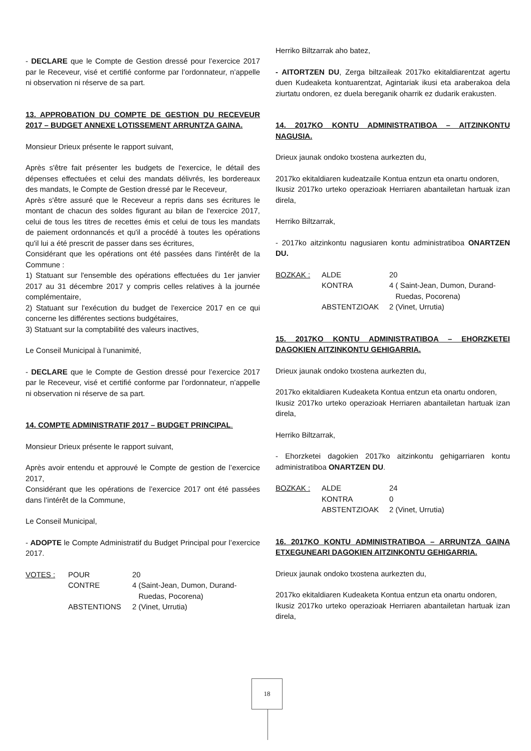- DECLARE que le Compte de Gestion dressé pour l’exercice 2017 par le Receveur, visé et certifié conforme par l’ordonnateur, n’appelle ni observation ni réserve de sa part.
13. APPROBATION DU COMPTE DE GESTION DU RECEVEUR 2017 – BUDGET ANNEXE LOTISSEMENT ARRUNTZA GAINA.
Monsieur Drieux présente le rapport suivant,
Après s'être fait présenter les budgets de l'exercice, le détail des dépenses effectuées et celui des mandats délivrés, les bordereaux des mandats, le Compte de Gestion dressé par le Receveur,
Après s'être assuré que le Receveur a repris dans ses écritures le montant de chacun des soldes figurant au bilan de l'exercice 2017, celui de tous les titres de recettes émis et celui de tous les mandats de paiement ordonnancés et qu'il a procédé à toutes les opérations qu'il lui a été prescrit de passer dans ses écritures,
Considérant que les opérations ont été passées dans l'intérêt de la Commune :
1) Statuant sur l'ensemble des opérations effectuées du 1er janvier 2017 au 31 décembre 2017 y compris celles relatives à la journée complémentaire,
2) Statuant sur l'exécution du budget de l'exercice 2017 en ce qui concerne les différentes sections budgétaires,
3) Statuant sur la comptabilité des valeurs inactives,
Le Conseil Municipal à l’unanimité,
- DECLARE que le Compte de Gestion dressé pour l’exercice 2017 par le Receveur, visé et certifié conforme par l’ordonnateur, n’appelle ni observation ni réserve de sa part.
14. COMPTE ADMINISTRATIF 2017 – BUDGET PRINCIPAL.
Monsieur Drieux présente le rapport suivant,
Après avoir entendu et approuvé le Compte de gestion de l’exercice 2017,
Considérant que les opérations de l’exercice 2017 ont été passées dans l’intérêt de la Commune,
Le Conseil Municipal,
- ADOPTE le Compte Administratif du Budget Principal pour l’exercice 2017.
| VOTES : | POUR | 20 |
| | CONTRE | 4 (Saint-Jean, Dumon, Durand- Ruedas, Pocorena) |
| | ABSTENTIONS | 2 (Vinet, Urrutia) |
Herriko Biltzarrak aho batez,
- AITORTZEN DU, Zerga biltzaileak 2017ko ekitaldiarentzat agertu duen Kudeaketa kontuarentzat, Agintariak ikusi eta araberakoa dela ziurtatu ondoren, ez duela bereganik oharrik ez dudarik erakusten.
14. 2017KO KONTU ADMINISTRATIBOA – AITZINKONTU NAGUSIA.
Drieux jaunak ondoko txostena aurkezten du,
2017ko ekitaldiaren kudeatzaile Kontua entzun eta onartu ondoren,
Ikusiz 2017ko urteko operazioak Herriaren abantailetan hartuak izan direla,
Herriko Biltzarrak,
- 2017ko aitzinkontu nagusiaren kontu administratiboa ONARTZEN DU.
| BOZKAK : | ALDE | 20 |
| | KONTRA | 4 ( Saint-Jean, Dumon, Durand- Ruedas, Pocorena) |
| | ABSTENTZIOAK | 2 (Vinet, Urrutia) |
15. 2017KO KONTU ADMINISTRATIBOA – EHORZKETEI DAGOKIEN AITZINKONTU GEHIGARRIA.
Drieux jaunak ondoko txostena aurkezten du,
2017ko ekitaldiaren Kudeaketa Kontua entzun eta onartu ondoren,
Ikusiz 2017ko urteko operazioak Herriaren abantailetan hartuak izan direla,
Herriko Biltzarrak,
- Ehorzketei dagokien 2017ko aitzinkontu gehigarriaren kontu administratiboa ONARTZEN DU.
| BOZKAK : | ALDE | 24 |
| | KONTRA | 0 |
| | ABSTENTZIOAK | 2 (Vinet, Urrutia) |
16. 2017KO KONTU ADMINISTRATIBOA – ARRUNTZA GAINA ETXEGUNEARI DAGOKIEN AITZINKONTU GEHIGARRIA.
Drieux jaunak ondoko txostena aurkezten du,
2017ko ekitaldiaren Kudeaketa Kontua entzun eta onartu ondoren,
Ikusiz 2017ko urteko operazioak Herriaren abantailetan hartuak izan direla,
18